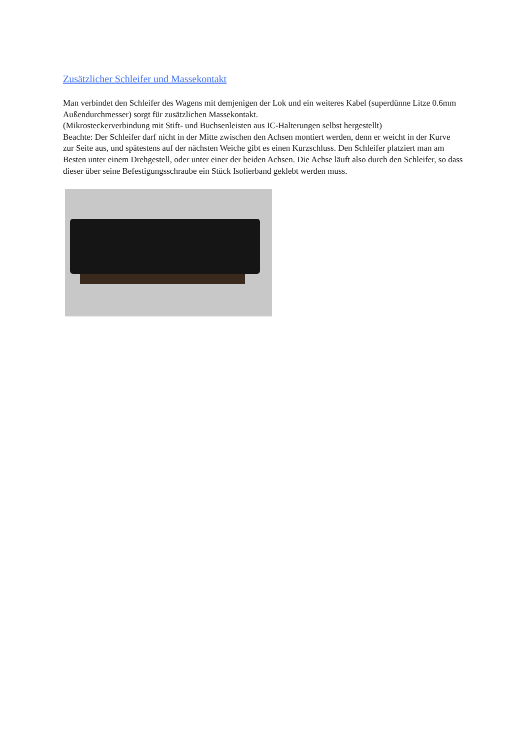Zusätzlicher Schleifer und Massekontakt
Man verbindet den Schleifer des Wagens mit demjenigen der Lok und ein weiteres Kabel (superdünne Litze 0.6mm Außendurchmesser) sorgt für zusätzlichen Massekontakt.
(Mikrosteckerverbindung mit Stift- und Buchsenleisten aus IC-Halterungen selbst hergestellt)
Beachte: Der Schleifer darf nicht in der Mitte zwischen den Achsen montiert werden, denn er weicht in der Kurve zur Seite aus, und spätestens auf der nächsten Weiche gibt es einen Kurzschluss. Den Schleifer platziert man am Besten unter einem Drehgestell, oder unter einer der beiden Achsen. Die Achse läuft also durch den Schleifer, so dass dieser über seine Befestigungsschraube ein Stück Isolierband geklebt werden muss.